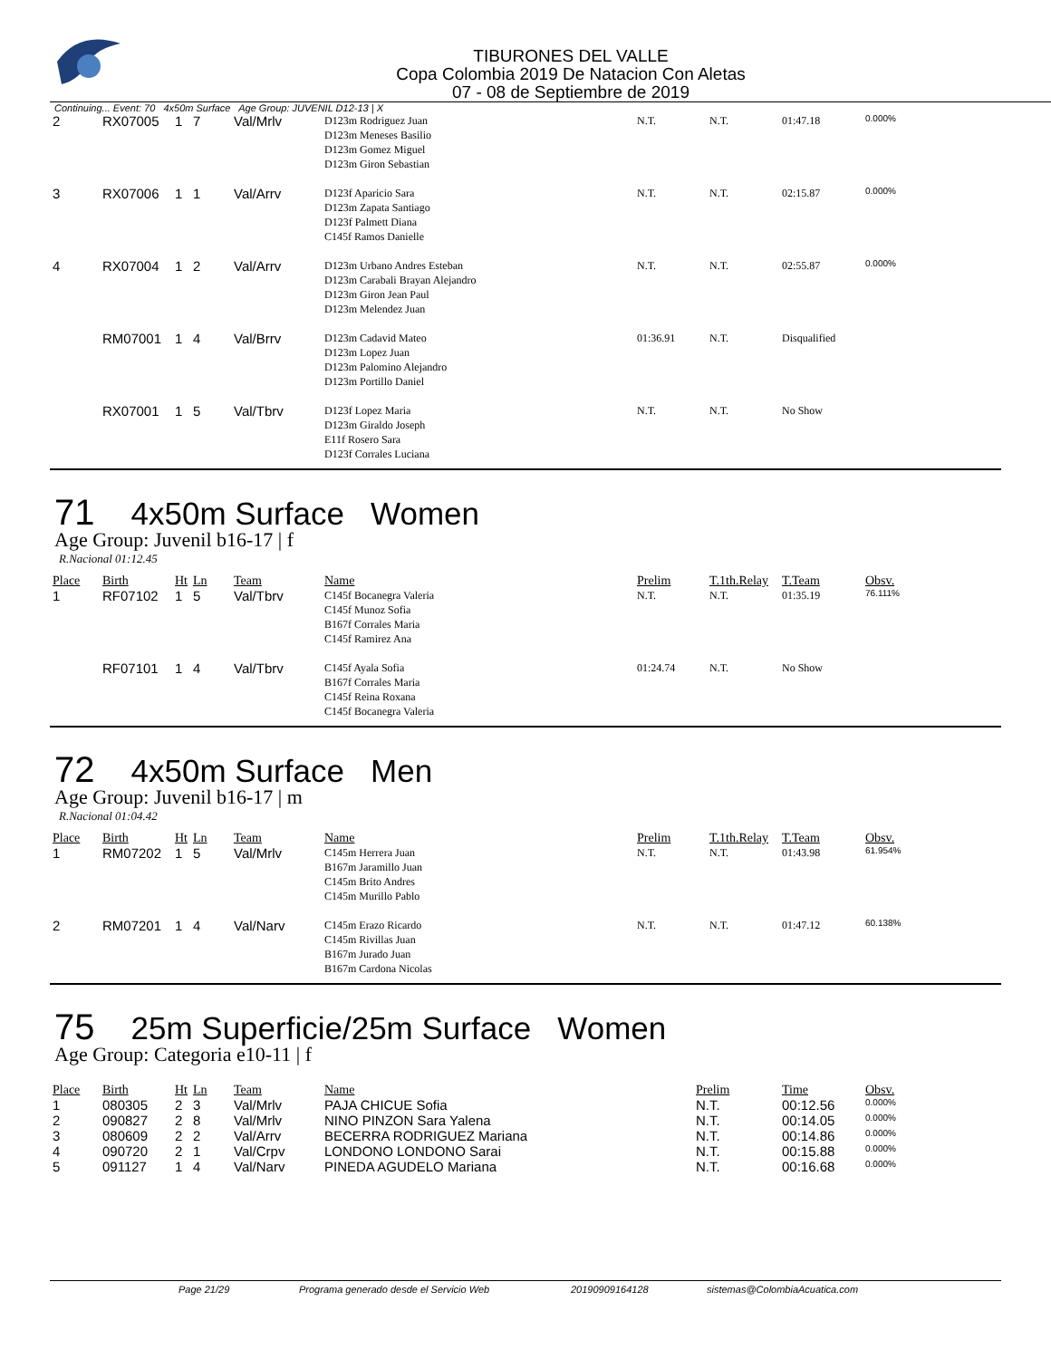TIBURONES DEL VALLE
Copa Colombia 2019 De Natacion Con Aletas
07 - 08 de Septiembre de 2019
Continuing... Event: 70 4x50m Surface Age Group: JUVENIL D12-13 | X
| 2 | RX07005 | 1 | 7 | Val/Mrlv | D123m Rodriguez Juan D123m Meneses Basilio D123m Gomez Miguel D123m Giron Sebastian | N.T. | N.T. | 01:47.18 | 0.000% |
| 3 | RX07006 | 1 | 1 | Val/Arrv | D123f Aparicio Sara D123m Zapata Santiago D123f Palmett Diana C145f Ramos Danielle | N.T. | N.T. | 02:15.87 | 0.000% |
| 4 | RX07004 | 1 | 2 | Val/Arrv | D123m Urbano Andres Esteban D123m Carabali Brayan Alejandro D123m Giron Jean Paul D123m Melendez Juan | N.T. | N.T. | 02:55.87 | 0.000% |
| | RM07001 | 1 | 4 | Val/Brrv | D123m Cadavid Mateo D123m Lopez Juan D123m Palomino Alejandro D123m Portillo Daniel | 01:36.91 | N.T. | Disqualified | |
| | RX07001 | 1 | 5 | Val/Tbrv | D123f Lopez Maria D123m Giraldo Joseph E11f Rosero Sara D123f Corrales Luciana | N.T. | N.T. | No Show | |
71 4x50m Surface Women
Age Group: Juvenil b16-17 | f
R.Nacional 01:12.45
| Place | Birth | Ht | Ln | Team | Name | Prelim | T.1th.Relay | T.Team | Obsv. |
| --- | --- | --- | --- | --- | --- | --- | --- | --- | --- |
| 1 | RF07102 | 1 | 5 | Val/Tbrv | C145f Bocanegra Valeria C145f Munoz Sofia B167f Corrales Maria C145f Ramirez Ana | N.T. | N.T. | 01:35.19 | 76.111% |
| | RF07101 | 1 | 4 | Val/Tbrv | C145f Ayala Sofia B167f Corrales Maria C145f Reina Roxana C145f Bocanegra Valeria | 01:24.74 | N.T. | No Show | |
72 4x50m Surface Men
Age Group: Juvenil b16-17 | m
R.Nacional 01:04.42
| Place | Birth | Ht | Ln | Team | Name | Prelim | T.1th.Relay | T.Team | Obsv. |
| --- | --- | --- | --- | --- | --- | --- | --- | --- | --- |
| 1 | RM07202 | 1 | 5 | Val/Mrlv | C145m Herrera Juan B167m Jaramillo Juan C145m Brito Andres C145m Murillo Pablo | N.T. | N.T. | 01:43.98 | 61.954% |
| 2 | RM07201 | 1 | 4 | Val/Narv | C145m Erazo Ricardo C145m Rivillas Juan B167m Jurado Juan B167m Cardona Nicolas | N.T. | N.T. | 01:47.12 | 60.138% |
75 25m Superficie/25m Surface Women
Age Group: Categoria e10-11 | f
| Place | Birth | Ht | Ln | Team | Name | Prelim | Time | Obsv. |
| --- | --- | --- | --- | --- | --- | --- | --- | --- |
| 1 | 080305 | 2 | 3 | Val/Mrlv | PAJA CHICUE Sofia | N.T. | 00:12.56 | 0.000% |
| 2 | 090827 | 2 | 8 | Val/Mrlv | NINO PINZON Sara Yalena | N.T. | 00:14.05 | 0.000% |
| 3 | 080609 | 2 | 2 | Val/Arrv | BECERRA RODRIGUEZ Mariana | N.T. | 00:14.86 | 0.000% |
| 4 | 090720 | 2 | 1 | Val/Crpv | LONDONO LONDONO Sarai | N.T. | 00:15.88 | 0.000% |
| 5 | 091127 | 1 | 4 | Val/Narv | PINEDA AGUDELO Mariana | N.T. | 00:16.68 | 0.000% |
Page 21/29 Programa generado desde el Servicio Web 20190909164128 sistemas@ColombiaAcuatica.com